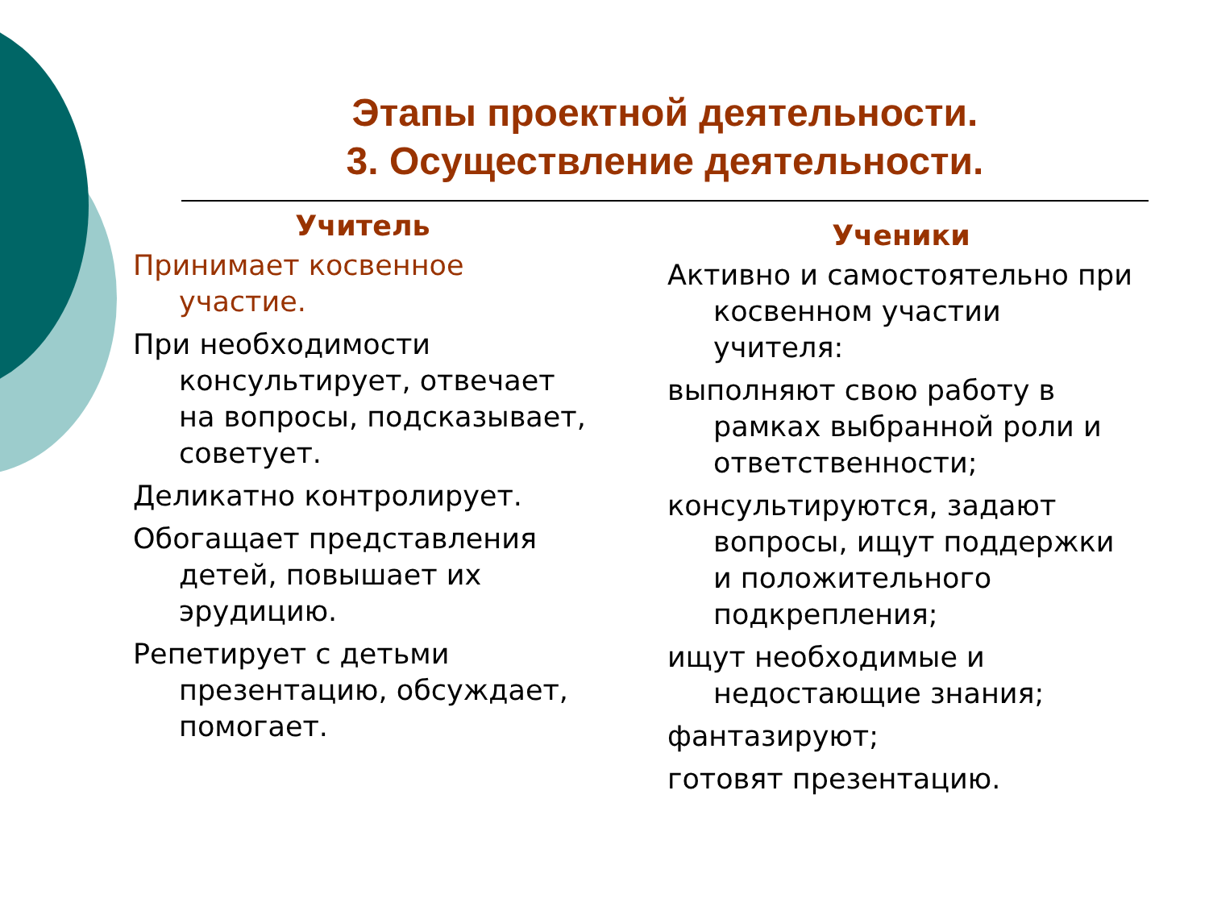Этапы проектной деятельности.
3. Осуществление деятельности.
Учитель
Принимает косвенное участие.
При необходимости консультирует, отвечает на вопросы, подсказывает, советует.
Деликатно контролирует.
Обогащает представления детей, повышает их эрудицию.
Репетирует с детьми презентацию, обсуждает, помогает.
Ученики
Активно и самостоятельно при косвенном участии учителя:
выполняют свою работу в рамках выбранной роли и ответственности;
консультируются, задают вопросы, ищут поддержки и положительного подкрепления;
ищут необходимые и недостающие знания;
фантазируют;
готовят презентацию.